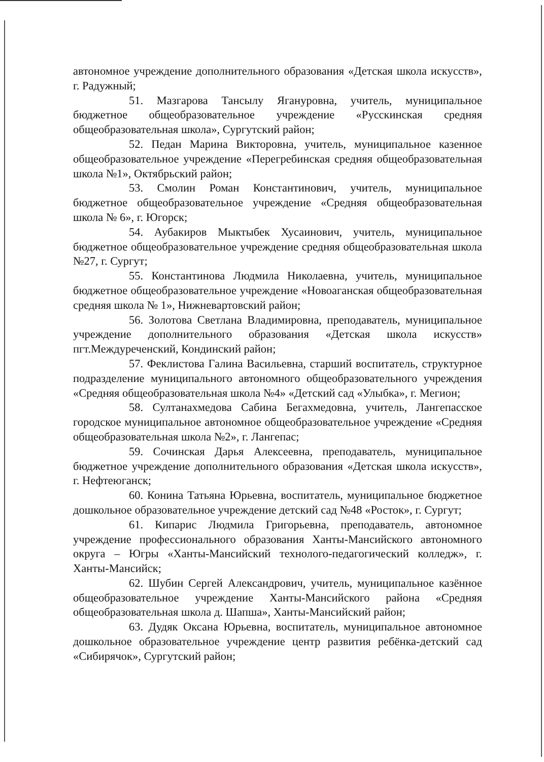автономное учреждение дополнительного образования «Детская школа искусств», г. Радужный;
51. Мазгарова Тансылу Ягануровна, учитель, муниципальное бюджетное общеобразовательное учреждение «Русскинская средняя общеобразовательная школа», Сургутский район;
52. Педан Марина Викторовна, учитель, муниципальное казенное общеобразовательное учреждение «Перегребинская средняя общеобразовательная школа №1», Октябрьский район;
53. Смолин Роман Константинович, учитель, муниципальное бюджетное общеобразовательное учреждение «Средняя общеобразовательная школа № 6», г. Югорск;
54. Аубакиров Мыктыбек Хусаинович, учитель, муниципальное бюджетное общеобразовательное учреждение средняя общеобразовательная школа №27, г. Сургут;
55. Константинова Людмила Николаевна, учитель, муниципальное бюджетное общеобразовательное учреждение «Новоаганская общеобразовательная средняя школа № 1», Нижневартовский район;
56. Золотова Светлана Владимировна, преподаватель, муниципальное учреждение дополнительного образования «Детская школа искусств» пгт.Междуреченский, Кондинский район;
57. Феклистова Галина Васильевна, старший воспитатель, структурное подразделение муниципального автономного общеобразовательного учреждения «Средняя общеобразовательная школа №4» «Детский сад «Улыбка», г. Мегион;
58. Султанахмедова Сабина Бегахмедовна, учитель, Лангепасское городское муниципальное автономное общеобразовательное учреждение «Средняя общеобразовательная школа №2», г. Лангепас;
59. Сочинская Дарья Алексеевна, преподаватель, муниципальное бюджетное учреждение дополнительного образования «Детская школа искусств», г. Нефтеюганск;
60. Конина Татьяна Юрьевна, воспитатель, муниципальное бюджетное дошкольное образовательное учреждение детский сад №48 «Росток», г. Сургут;
61. Кипарис Людмила Григорьевна, преподаватель, автономное учреждение профессионального образования Ханты-Мансийского автономного округа – Югры «Ханты-Мансийский технолого-педагогический колледж», г. Ханты-Мансийск;
62. Шубин Сергей Александрович, учитель, муниципальное казённое общеобразовательное учреждение Ханты-Мансийского района «Средняя общеобразовательная школа д. Шапша», Ханты-Мансийский район;
63. Дудяк Оксана Юрьевна, воспитатель, муниципальное автономное дошкольное образовательное учреждение центр развития ребёнка-детский сад «Сибирячок», Сургутский район;